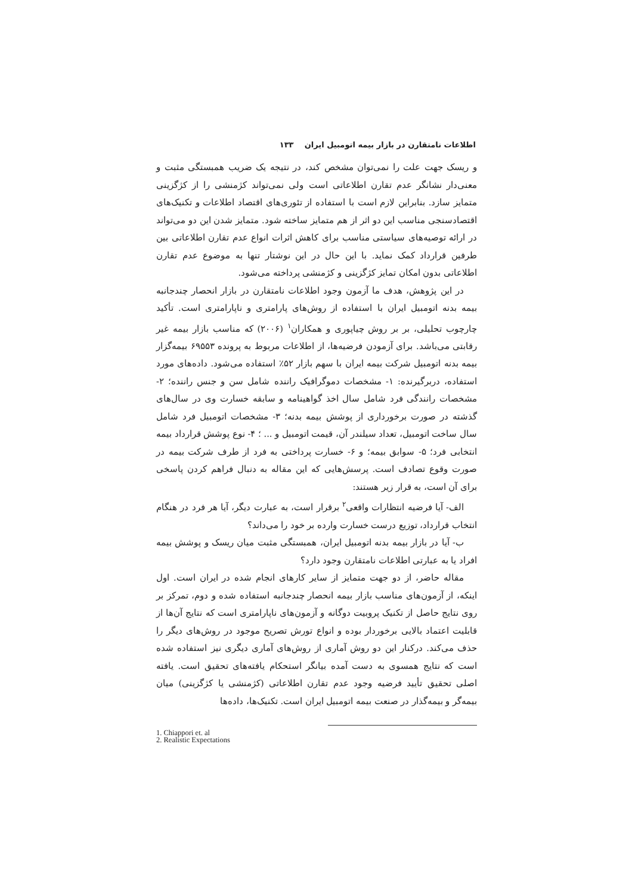اطلاعات نامتقارن در بازار بیمه اتومبیل ایران ۱۳۳
و ریسک جهت علت را نمی‌توان مشخص کند، در نتیجه یک ضریب همبستگی مثبت و معنی‌دار نشانگر عدم تقارن اطلاعاتی است ولی نمی‌تواند کژمنشی را از کژگزینی متمایز سازد. بنابراین لازم است با استفاده از تئوری‌های اقتصاد اطلاعات و تکنیک‌های اقتصادسنجی مناسب این دو اثر از هم متمایز ساخته شود. متمایز شدن این دو می‌تواند در ارائه توصیه‌های سیاستی مناسب برای کاهش اثرات انواع عدم تقارن اطلاعاتی بین طرفین قرارداد کمک نماید. با این حال در این نوشتار تنها به موضوع عدم تقارن اطلاعاتی بدون امکان تمایز کژگزینی و کژمنشی پرداخته می‌شود.
در این پژوهش، هدف ما آزمون وجود اطلاعات نامتقارن در بازار انحصار چندجانبه بیمه بدنه اتومبیل ایران با استفاده از روش‌های پارامتری و ناپارامتری است. تأکید چارچوب تحلیلی، بر بر روش چیاپوری و همکاران<sup>۱</sup> (۲۰۰۶) که مناسب بازار بیمه غیر رقابتی می‌باشد. برای آزمودن فرضیه‌ها، از اطلاعات مربوط به پرونده ۶۹۵۵۳ بیمه‌گزار بیمه بدنه اتومبیل شرکت بیمه ایران با سهم بازار ۵۲٪ استفاده می‌شود. داده‌های مورد استفاده، دربرگیرنده: ۱- مشخصات دموگرافیک راننده شامل سن و جنس راننده؛ ۲- مشخصات رانندگی فرد شامل سال اخذ گواهینامه و سابقه خسارت وی در سال‌های گذشته در صورت برخورداری از پوشش بیمه بدنه؛ ۳- مشخصات اتومبیل فرد شامل سال ساخت اتومبیل، تعداد سیلندر آن، قیمت اتومبیل و ... ؛ ۴- نوع پوشش قرارداد بیمه انتخابی فرد؛ ۵- سوابق بیمه؛ و ۶- خسارت پرداختی به فرد از طرف شرکت بیمه در صورت وقوع تصادف است. پرسش‌هایی که این مقاله به دنبال فراهم کردن پاسخی برای آن است، به قرار زیر هستند:
الف- آیا فرضیه انتظارات واقعی<sup>۲</sup> برقرار است، به عبارت دیگر، آیا هر فرد در هنگام انتخاب قرارداد، توزیع درست خسارت وارده بر خود را می‌داند؟
ب- آیا در بازار بیمه بدنه اتومبیل ایران، همبستگی مثبت میان ریسک و پوشش بیمه افراد یا به عبارتی اطلاعات نامتقارن وجود دارد؟
مقاله حاضر، از دو جهت متمایز از سایر کارهای انجام شده در ایران است. اول اینکه، از آزمون‌های مناسب بازار بیمه انحصار چندجانبه استفاده شده و دوم، تمرکز بر روی نتایج حاصل از تکنیک پروبیت دوگانه و آزمون‌های ناپارامتری است که نتایج آن‌ها از قابلیت اعتماد بالایی برخوردار بوده و انواع تورش تصریح موجود در روش‌های دیگر را حذف می‌کند. درکنار این دو روش آماری از روش‌های آماری دیگری نیز استفاده شده است که نتایج همسوی به دست آمده بیانگر استحکام یافته‌های تحقیق است. یافته اصلی تحقیق تأیید فرضیه وجود عدم تقارن اطلاعاتی (کژمنشی یا کژگزینی) میان بیمه‌گر و بیمه‌گذار در صنعت بیمه اتومبیل ایران است. تکنیک‌ها، داده‌ها
1. Chiappori et. al
2. Realistic Expectations